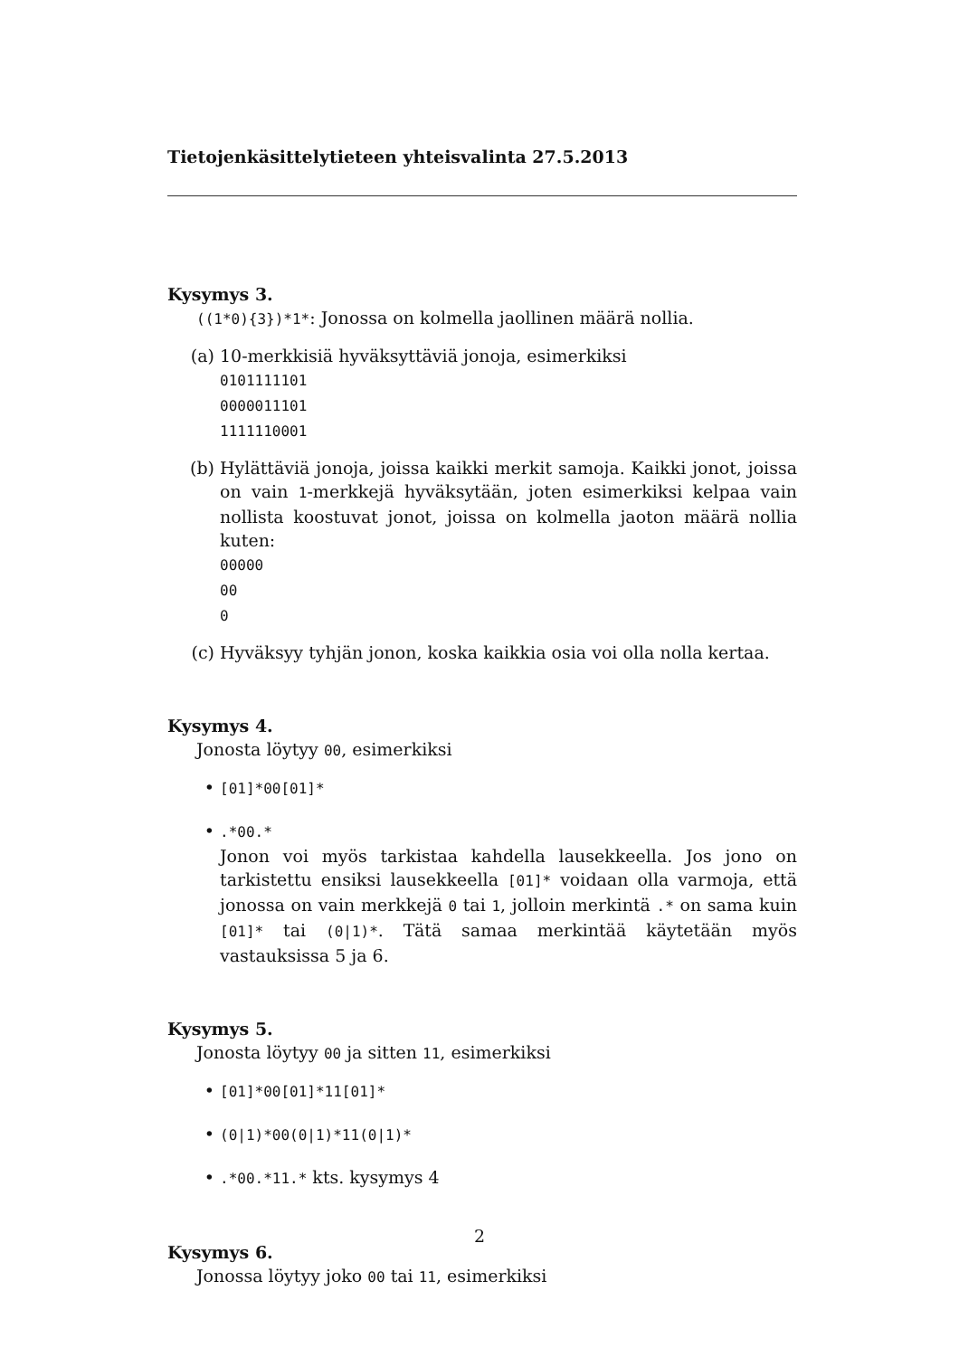Tietojenkäsittelytieteen yhteisvalinta 27.5.2013
Kysymys 3.
((1*0){3})*1*: Jonossa on kolmella jaollinen määrä nollia.
(a) 10-merkkisiä hyväksyttäviä jonoja, esimerkiksi
0101111101
0000011101
1111110001
(b) Hylättäviä jonoja, joissa kaikki merkit samoja. Kaikki jonot, joissa on vain 1-merkkejä hyväksytään, joten esimerkiksi kelpaa vain nollista koostuvat jonot, joissa on kolmella jaoton määrä nollia kuten:
00000
00
0
(c) Hyväksyy tyhjän jonon, koska kaikkia osia voi olla nolla kertaa.
Kysymys 4.
Jonosta löytyy 00, esimerkiksi
•
[01]*00[01]*
•
.*00.*
Jonon voi myös tarkistaa kahdella lausekkeella. Jos jono on tarkistettu ensiksi lausekkeella [01]* voidaan olla varmoja, että jonossa on vain merkkejä 0 tai 1, jolloin merkintä .* on sama kuin [01]* tai (0|1)*. Tätä samaa merkintää käytetään myös vastauksissa 5 ja 6.
Kysymys 5.
Jonosta löytyy 00 ja sitten 11, esimerkiksi
•
[01]*00[01]*11[01]*
•
(0|1)*00(0|1)*11(0|1)*
•
.*00.*11.* kts. kysymys 4
Kysymys 6.
Jonossa löytyy joko 00 tai 11, esimerkiksi
2